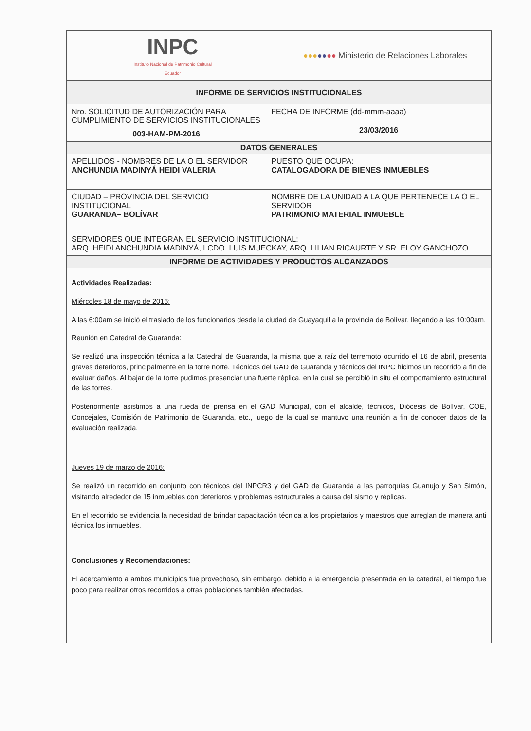| INPC Instituto Nacional de Patrimonio Cultural Ecuador | ●●● ●● ●● Ministerio de Relaciones Laborales |
| INFORME DE SERVICIOS INSTITUCIONALES | |
| --- | --- |
| Nro. SOLICITUD DE AUTORIZACIÓN PARA CUMPLIMIENTO DE SERVICIOS INSTITUCIONALES 003-HAM-PM-2016 | FECHA DE INFORME (dd-mmm-aaaa) 23/03/2016 |
| DATOS GENERALES | |
| APELLIDOS - NOMBRES DE LA O EL SERVIDOR ANCHUNDIA MADINYÁ HEIDI VALERIA | PUESTO QUE OCUPA: CATALOGADORA DE BIENES INMUEBLES |
| CIUDAD – PROVINCIA DEL SERVICIO INSTITUCIONAL GUARANDA– BOLÍVAR | NOMBRE DE LA UNIDAD A LA QUE PERTENECE LA O EL SERVIDOR PATRIMONIO MATERIAL INMUEBLE |
| SERVIDORES QUE INTEGRAN EL SERVICIO INSTITUCIONAL: ARQ. HEIDI ANCHUNDIA MADINYÁ, LCDO. LUIS MUECKAY, ARQ. LILIAN RICAURTE Y SR. ELOY GANCHOZO. | |
| INFORME DE ACTIVIDADES Y PRODUCTOS ALCANZADOS | |
Actividades Realizadas:
Miércoles 18 de mayo de 2016:
A las 6:00am se inició el traslado de los funcionarios desde la ciudad de Guayaquil a la provincia de Bolívar, llegando a las 10:00am.
Reunión en Catedral de Guaranda:
Se realizó una inspección técnica a la Catedral de Guaranda, la misma que a raíz del terremoto ocurrido el 16 de abril, presenta graves deterioros, principalmente en la torre norte. Técnicos del GAD de Guaranda y técnicos del INPC hicimos un recorrido a fin de evaluar daños. Al bajar de la torre pudimos presenciar una fuerte réplica, en la cual se percibió in situ el comportamiento estructural de las torres.
Posteriormente asistimos a una rueda de prensa en el GAD Municipal, con el alcalde, técnicos, Diócesis de Bolívar, COE, Concejales, Comisión de Patrimonio de Guaranda, etc., luego de la cual se mantuvo una reunión a fin de conocer datos de la evaluación realizada.
Jueves 19 de marzo de 2016:
Se realizó un recorrido en conjunto con técnicos del INPCR3 y del GAD de Guaranda a las parroquias Guanujo y San Simón, visitando alrededor de 15 inmuebles con deterioros y problemas estructurales a causa del sismo y réplicas.
En el recorrido se evidencia la necesidad de brindar capacitación técnica a los propietarios y maestros que arreglan de manera anti técnica los inmuebles.
Conclusiones y Recomendaciones:
El acercamiento a ambos municipios fue provechoso, sin embargo, debido a la emergencia presentada en la catedral, el tiempo fue poco para realizar otros recorridos a otras poblaciones también afectadas.